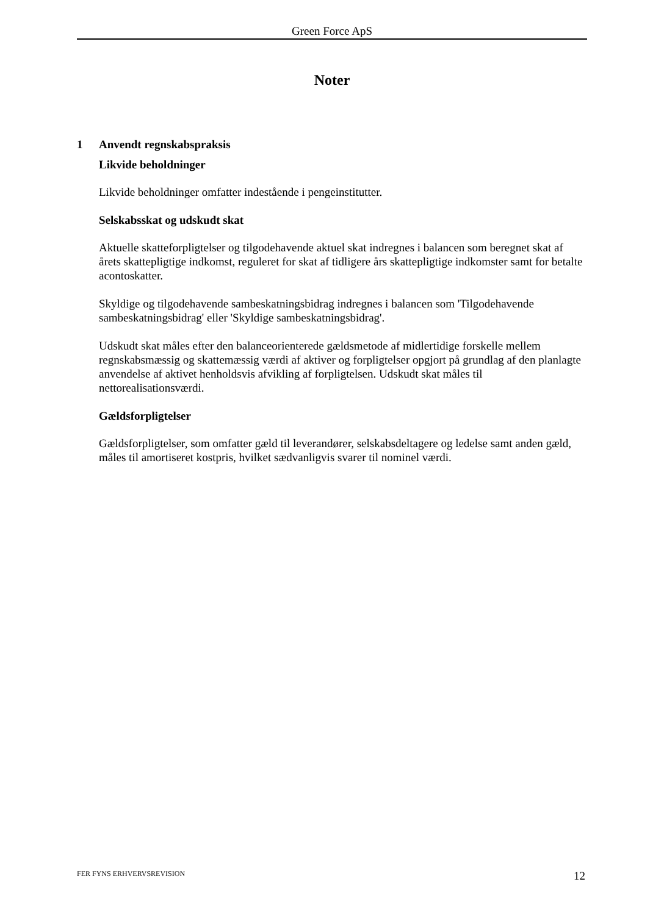Green Force ApS
Noter
1 Anvendt regnskabspraksis
Likvide beholdninger
Likvide beholdninger omfatter indestående i pengeinstitutter.
Selskabsskat og udskudt skat
Aktuelle skatteforpligtelser og tilgodehavende aktuel skat indregnes i balancen som beregnet skat af årets skattepligtige indkomst, reguleret for skat af tidligere års skattepligtige indkomster samt for betalte acontoskatter.
Skyldige og tilgodehavende sambeskatningsbidrag indregnes i balancen som 'Tilgodehavende sambeskatningsbidrag' eller 'Skyldige sambeskatningsbidrag'.
Udskudt skat måles efter den balanceorienterede gældsmetode af midlertidige forskelle mellem regnskabsmæssig og skattemæssig værdi af aktiver og forpligtelser opgjort på grundlag af den planlagte anvendelse af aktivet henholdsvis afvikling af forpligtelsen. Udskudt skat måles til nettorealisationsværdi.
Gældsforpligtelser
Gældsforpligtelser, som omfatter gæld til leverandører, selskabsdeltagere og ledelse samt anden gæld, måles til amortiseret kostpris, hvilket sædvanligvis svarer til nominel værdi.
FER FYNS ERHVERVSREVISION 12